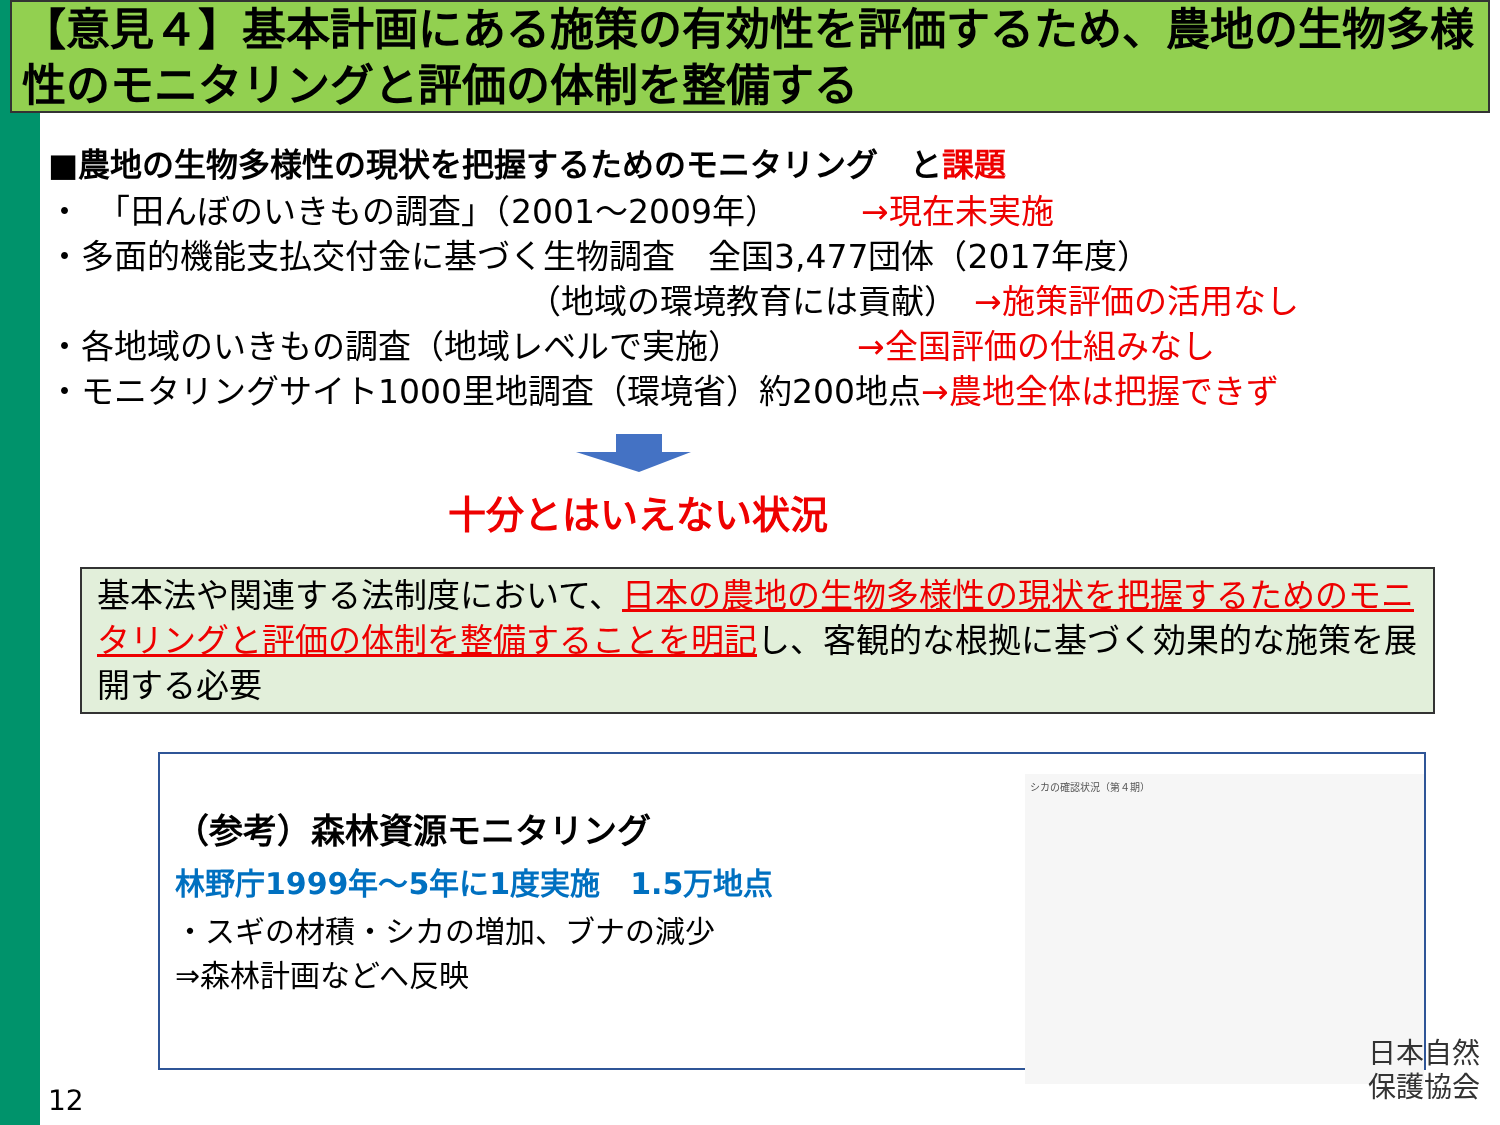【意見４】基本計画にある施策の有効性を評価するため、農地の生物多様性のモニタリングと評価の体制を整備する
■農地の生物多様性の現状を把握するためのモニタリング　と課題
・　「田んぼのいきもの調査」（2001～2009年）　　　→現在未実施
・多面的機能支払交付金に基づく生物調査　全国3,477団体（2017年度）
（地域の環境教育には貢献）　→施策評価の活用なし
・各地域のいきもの調査（地域レベルで実施）　　　　→全国評価の仕組みなし
・モニタリングサイト1000里地調査（環境省）約200地点→農地全体は把握できず
十分とはいえない状況
基本法や関連する法制度において、日本の農地の生物多様性の現状を把握するためのモニタリングと評価の体制を整備することを明記し、客観的な根拠に基づく効果的な施策を展開する必要
（参考）森林資源モニタリング
林野庁1999年～5年に1度実施　1.5万地点
・スギの材積・シカの増加、ブナの減少
⇒森林計画などへ反映
シカの確認状況（第４期）
12
日本自然
保護協会